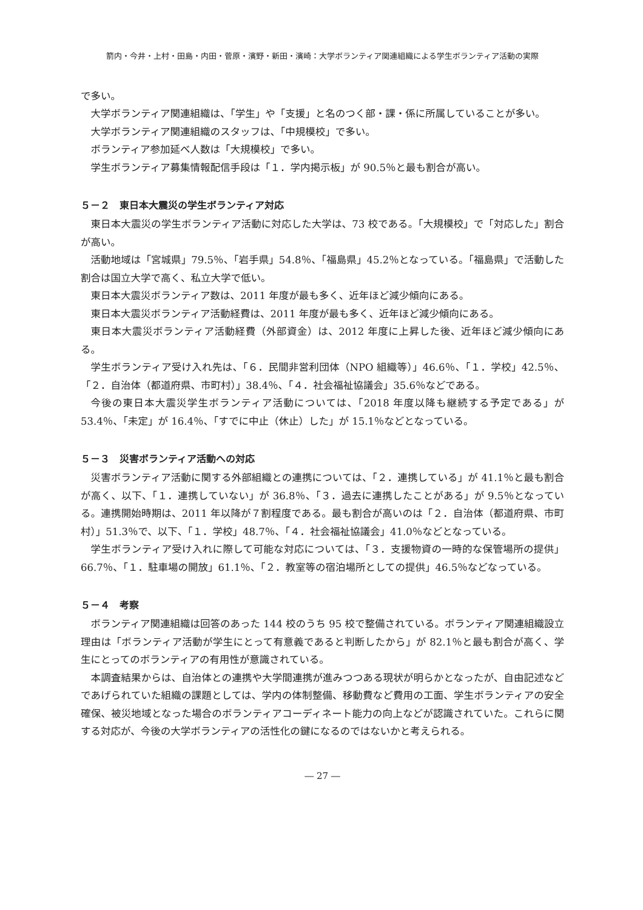箭内・今井・上村・田島・内田・菅原・濱野・新田・濱崎：大学ボランティア関連組織による学生ボランティア活動の実際
で多い。
大学ボランティア関連組織は、「学生」や「支援」と名のつく部・課・係に所属していることが多い。
大学ボランティア関連組織のスタッフは、「中規模校」で多い。
ボランティア参加延べ人数は「大規模校」で多い。
学生ボランティア募集情報配信手段は「１．学内掲示板」が 90.5％と最も割合が高い。
５－２　東日本大震災の学生ボランティア対応
東日本大震災の学生ボランティア活動に対応した大学は、73 校である。「大規模校」で「対応した」割合が高い。
活動地域は「宮城県」79.5％、「岩手県」54.8％、「福島県」45.2％となっている。「福島県」で活動した割合は国立大学で高く、私立大学で低い。
東日本大震災ボランティア数は、2011 年度が最も多く、近年ほど減少傾向にある。
東日本大震災ボランティア活動経費は、2011 年度が最も多く、近年ほど減少傾向にある。
東日本大震災ボランティア活動経費（外部資金）は、2012 年度に上昇した後、近年ほど減少傾向にある。
学生ボランティア受け入れ先は、「６．民間非営利団体（NPO 組織等）」46.6％、「１．学校」42.5％、「２．自治体（都道府県、市町村）」38.4％、「４．社会福祉協議会」35.6％などである。
今後の東日本大震災学生ボランティア活動については、「2018 年度以降も継続する予定である」が 53.4％、「未定」が 16.4％、「すでに中止（休止）した」が 15.1％などとなっている。
５－３　災害ボランティア活動への対応
災害ボランティア活動に関する外部組織との連携については、「２．連携している」が 41.1％と最も割合が高く、以下、「１．連携していない」が 36.8％、「３．過去に連携したことがある」が 9.5％となっている。連携開始時期は、2011 年以降が７割程度である。最も割合が高いのは「２．自治体（都道府県、市町村）」51.3％で、以下、「１．学校」48.7％、「４．社会福祉協議会」41.0％などとなっている。
学生ボランティア受け入れに際して可能な対応については、「３．支援物資の一時的な保管場所の提供」66.7％、「１．駐車場の開放」61.1％、「２．教室等の宿泊場所としての提供」46.5％などなっている。
５－４　考察
ボランティア関連組織は回答のあった 144 校のうち 95 校で整備されている。ボランティア関連組織設立理由は「ボランティア活動が学生にとって有意義であると判断したから」が 82.1％と最も割合が高く、学生にとってのボランティアの有用性が意識されている。
本調査結果からは、自治体との連携や大学間連携が進みつつある現状が明らかとなったが、自由記述などであげられていた組織の課題としては、学内の体制整備、移動費など費用の工面、学生ボランティアの安全確保、被災地域となった場合のボランティアコーディネート能力の向上などが認識されていた。これらに関する対応が、今後の大学ボランティアの活性化の鍵になるのではないかと考えられる。
― 27 ―